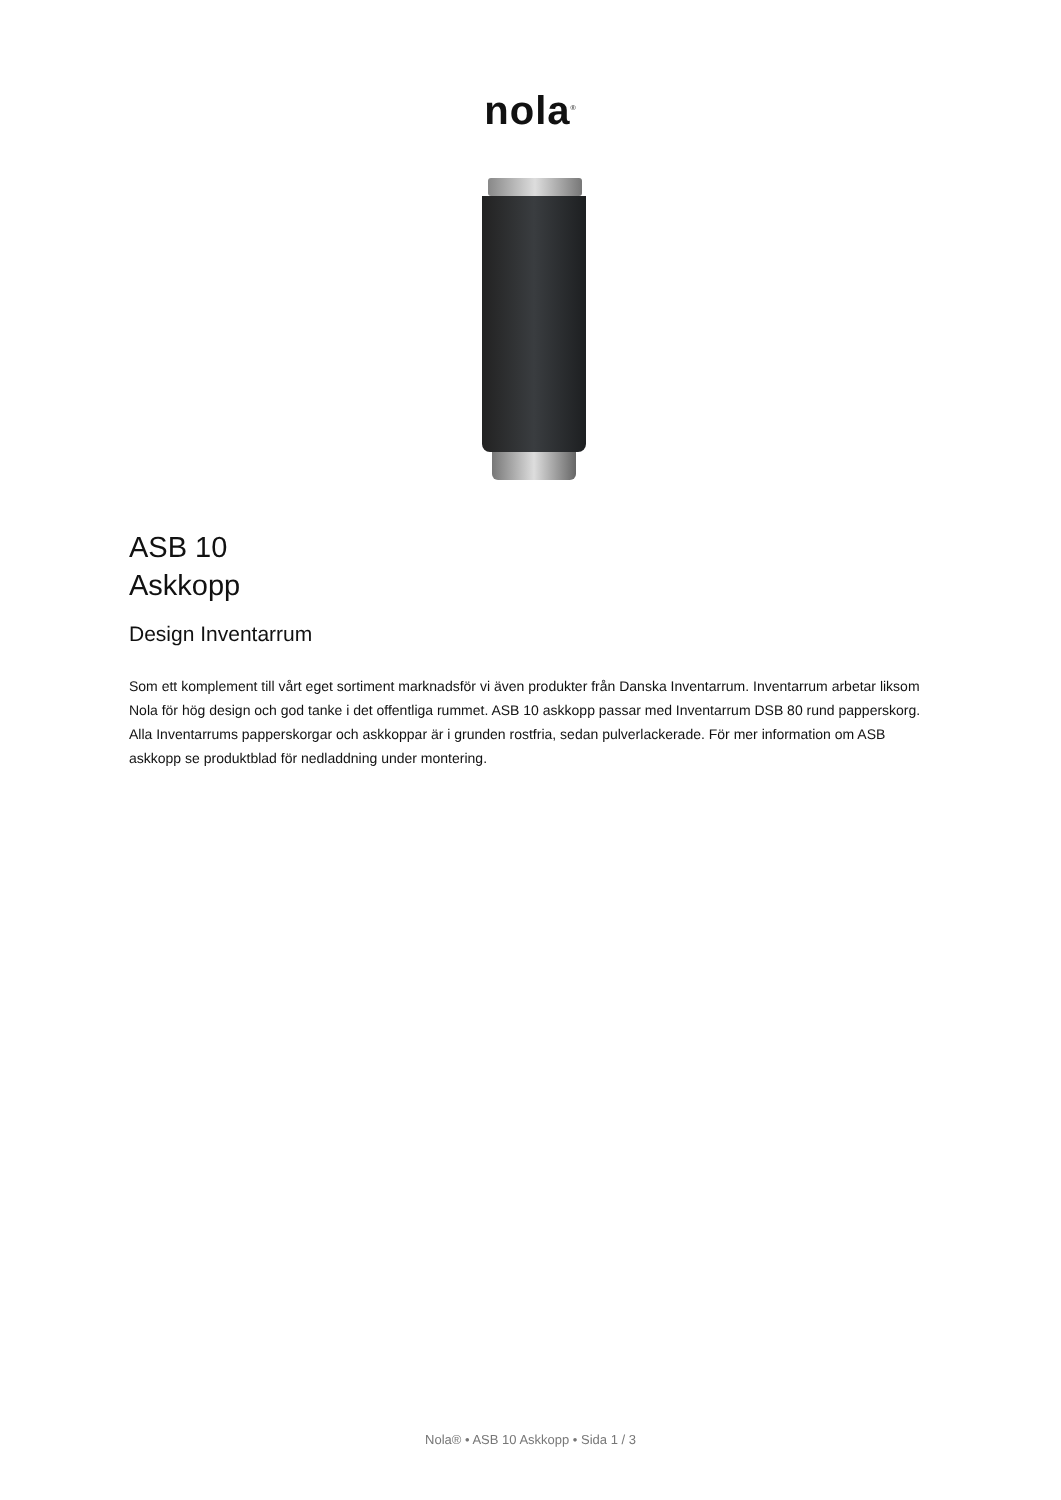nola<sup>®</sup>
ASB 10
Askkopp
Design Inventarrum
Som ett komplement till vårt eget sortiment marknadsför vi även produkter från Danska Inventarrum. Inventarrum arbetar liksom Nola för hög design och god tanke i det offentliga rummet. ASB 10 askkopp passar med Inventarrum DSB 80 rund papperskorg. Alla Inventarrums papperskorgar och askkoppar är i grunden rostfria, sedan pulverlackerade. För mer information om ASB askkopp se produktblad för nedladdning under montering.
Nola® • ASB 10 Askkopp • Sida 1 / 3